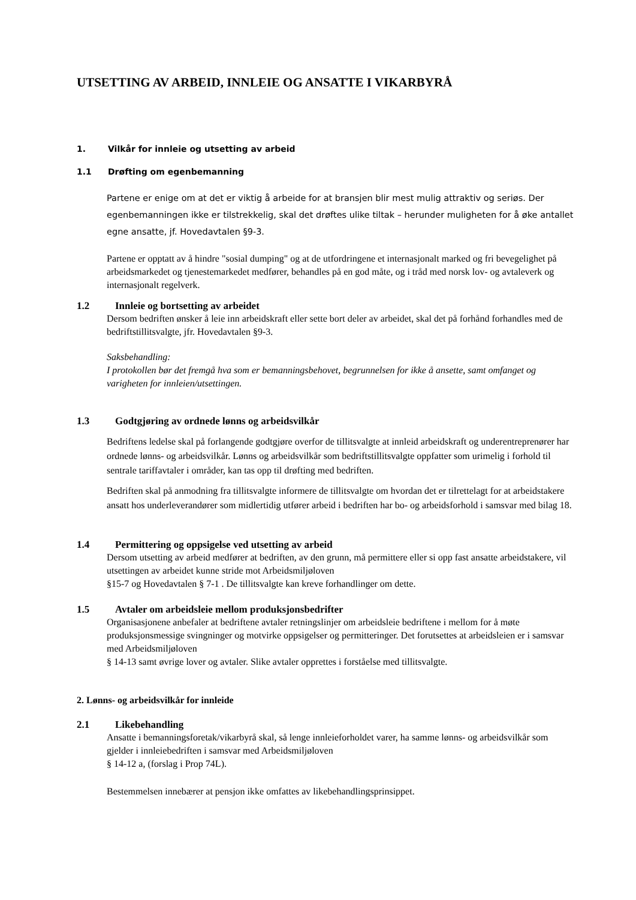UTSETTING AV ARBEID, INNLEIE OG ANSATTE I VIKARBYRÅ
1. Vilkår for innleie og utsetting av arbeid
1.1 Drøfting om egenbemanning
Partene er enige om at det er viktig å arbeide for at bransjen blir mest mulig attraktiv og seriøs. Der egenbemanningen ikke er tilstrekkelig, skal det drøftes ulike tiltak – herunder muligheten for å øke antallet egne ansatte, jf. Hovedavtalen §9-3.
Partene er opptatt av å hindre "sosial dumping" og at de utfordringene et internasjonalt marked og fri bevegelighet på arbeidsmarkedet og tjenestemarkedet medfører, behandles på en god måte, og i tråd med norsk lov- og avtaleverk og internasjonalt regelverk.
1.2 Innleie og bortsetting av arbeidet
Dersom bedriften ønsker å leie inn arbeidskraft eller sette bort deler av arbeidet, skal det på forhånd forhandles med de bedriftstillitsvalgte, jfr. Hovedavtalen §9-3.
Saksbehandling:
I protokollen bør det fremgå hva som er bemanningsbehovet, begrunnelsen for ikke å ansette, samt omfanget og varigheten for innleien/utsettingen.
1.3 Godtgjøring av ordnede lønns og arbeidsvilkår
Bedriftens ledelse skal på forlangende godtgjøre overfor de tillitsvalgte at innleid arbeidskraft og underentreprenører har ordnede lønns- og arbeidsvilkår. Lønns og arbeidsvilkår som bedriftstillitsvalgte oppfatter som urimelig i forhold til sentrale tariffavtaler i områder, kan tas opp til drøfting med bedriften.
Bedriften skal på anmodning fra tillitsvalgte informere de tillitsvalgte om hvordan det er tilrettelagt for at arbeidstakere ansatt hos underleverandører som midlertidig utfører arbeid i bedriften har bo- og arbeidsforhold i samsvar med bilag 18.
1.4 Permittering og oppsigelse ved utsetting av arbeid
Dersom utsetting av arbeid medfører at bedriften, av den grunn, må permittere eller si opp fast ansatte arbeidstakere, vil utsettingen av arbeidet kunne stride mot Arbeidsmiljøloven
§15-7 og Hovedavtalen § 7-1 . De tillitsvalgte kan kreve forhandlinger om dette.
1.5 Avtaler om arbeidsleie mellom produksjonsbedrifter
Organisasjonene anbefaler at bedriftene avtaler retningslinjer om arbeidsleie bedriftene i mellom for å møte produksjonsmessige svingninger og motvirke oppsigelser og permitteringer. Det forutsettes at arbeidsleien er i samsvar med Arbeidsmiljøloven
§ 14-13 samt øvrige lover og avtaler. Slike avtaler opprettes i forståelse med tillitsvalgte.
2. Lønns- og arbeidsvilkår for innleide
2.1 Likebehandling
Ansatte i bemanningsforetak/vikarbyrå skal, så lenge innleieforholdet varer, ha samme lønns- og arbeidsvilkår som gjelder i innleiebedriften i samsvar med Arbeidsmiljøloven
§ 14-12 a, (forslag i Prop 74L).
Bestemmelsen innebærer at pensjon ikke omfattes av likebehandlingsprinsippet.